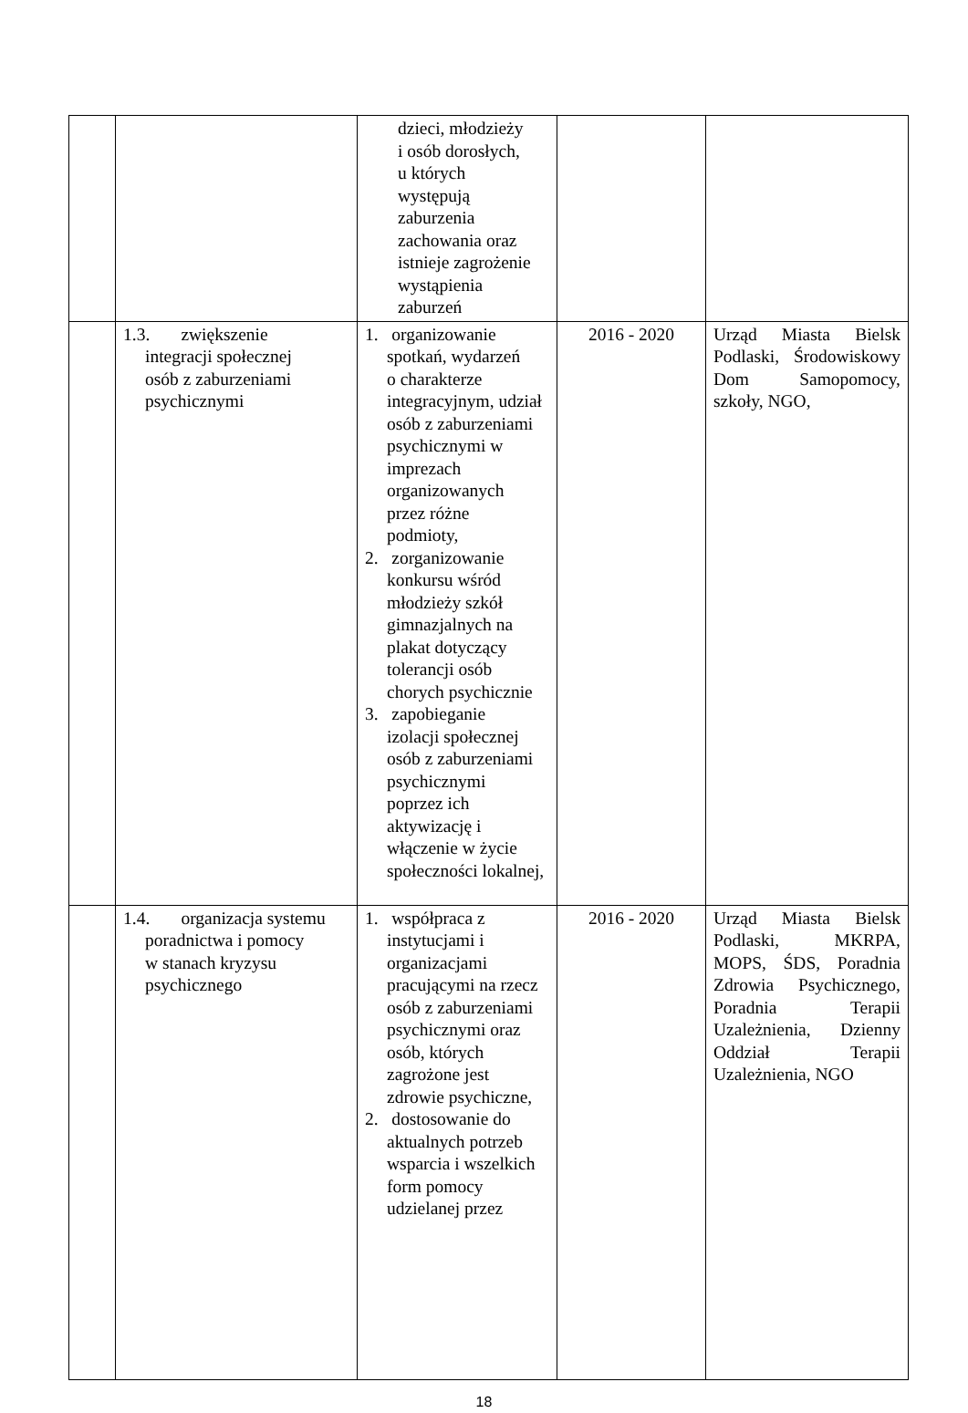| | | dzieci, młodzieży i osób dorosłych, u których występują zaburzenia zachowania oraz istnieje zagrożenie wystąpienia zaburzeń | | |
| | 1.3. zwiększenie integracji społecznej osób z zaburzeniami psychicznymi | 1. organizowanie spotkań, wydarzeń o charakterze integracyjnym, udział osób z zaburzeniami psychicznymi w imprezach organizowanych przez różne podmioty, 2. zorganizowanie konkursu wśród młodzieży szkół gimnazjalnych na plakat dotyczący tolerancji osób chorych psychicznie 3. zapobieganie izolacji społecznej osób z zaburzeniami psychicznymi poprzez ich aktywizację i włączenie w życie społeczności lokalnej, | 2016 - 2020 | Urząd Miasta Bielsk Podlaski, Środowiskowy Dom Samopomocy, szkoły, NGO, |
| | 1.4. organizacja systemu poradnictwa i pomocy w stanach kryzysu psychicznego | 1. współpraca z instytucjami i organizacjami pracującymi na rzecz osób z zaburzeniami psychicznymi oraz osób, których zagrożone jest zdrowie psychiczne, 2. dostosowanie do aktualnych potrzeb wsparcia i wszelkich form pomocy udzielanej przez | 2016 - 2020 | Urząd Miasta Bielsk Podlaski, MKRPA, MOPS, ŚDS, Poradnia Zdrowia Psychicznego, Poradnia Terapii Uzależnienia, Dzienny Oddział Terapii Uzależnienia, NGO |
18